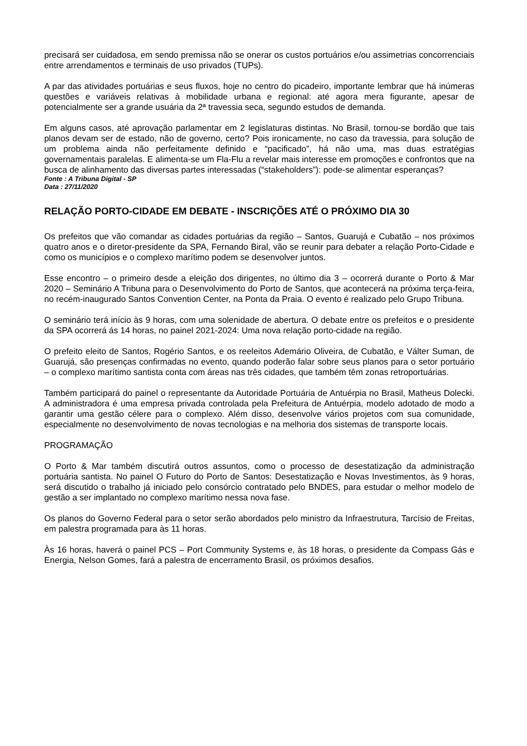precisará ser cuidadosa, em sendo premissa não se onerar os custos portuários e/ou assimetrias concorrenciais entre arrendamentos e terminais de uso privados (TUPs).
A par das atividades portuárias e seus fluxos, hoje no centro do picadeiro, importante lembrar que há inúmeras questões e variáveis relativas à mobilidade urbana e regional: até agora mera figurante, apesar de potencialmente ser a grande usuária da 2ª travessia seca, segundo estudos de demanda.
Em alguns casos, até aprovação parlamentar em 2 legislaturas distintas. No Brasil, tornou-se bordão que tais planos devam ser de estado, não de governo, certo? Pois ironicamente, no caso da travessia, para solução de um problema ainda não perfeitamente definido e “pacificado”, há não uma, mas duas estratégias governamentais paralelas. E alimenta-se um Fla-Flu a revelar mais interesse em promoções e confrontos que na busca de alinhamento das diversas partes interessadas (“stakeholders”): pode-se alimentar esperanças?
Fonte : A Tribuna Digital - SP
Data : 27/11/2020
RELAÇÃO PORTO-CIDADE EM DEBATE - INSCRIÇÕES ATÉ O PRÓXIMO DIA 30
Os prefeitos que vão comandar as cidades portuárias da região – Santos, Guarujá e Cubatão – nos próximos quatro anos e o diretor-presidente da SPA, Fernando Biral, vão se reunir para debater a relação Porto-Cidade e como os municípios e o complexo marítimo podem se desenvolver juntos.
Esse encontro – o primeiro desde a eleição dos dirigentes, no último dia 3 – ocorrerá durante o Porto & Mar 2020 – Seminário A Tribuna para o Desenvolvimento do Porto de Santos, que acontecerá na próxima terça-feira, no recém-inaugurado Santos Convention Center, na Ponta da Praia. O evento é realizado pelo Grupo Tribuna.
O seminário terá início às 9 horas, com uma solenidade de abertura. O debate entre os prefeitos e o presidente da SPA ocorrerá ás 14 horas, no painel 2021-2024: Uma nova relação porto-cidade na região.
O prefeito eleito de Santos, Rogério Santos, e os reeleitos Ademário Oliveira, de Cubatão, e Válter Suman, de Guarujá, são presenças confirmadas no evento, quando poderão falar sobre seus planos para o setor portuário – o complexo marítimo santista conta com áreas nas três cidades, que também têm zonas retroportuárias.
Também participará do painel o representante da Autoridade Portuária de Antuérpia no Brasil, Matheus Dolecki. A administradora é uma empresa privada controlada pela Prefeitura de Antuérpia, modelo adotado de modo a garantir uma gestão célere para o complexo. Além disso, desenvolve vários projetos com sua comunidade, especialmente no desenvolvimento de novas tecnologias e na melhoria dos sistemas de transporte locais.
PROGRAMAÇÃO
O Porto & Mar também discutirá outros assuntos, como o processo de desestatização da administração portuária santista. No painel O Futuro do Porto de Santos: Desestatização e Novas Investimentos, às 9 horas, será discutido o trabalho já iniciado pelo consórcio contratado pelo BNDES, para estudar o melhor modelo de gestão a ser implantado no complexo marítimo nessa nova fase.
Os planos do Governo Federal para o setor serão abordados pelo ministro da Infraestrutura, Tarcísio de Freitas, em palestra programada para às 11 horas.
Às 16 horas, haverá o painel PCS – Port Community Systems e, às 18 horas, o presidente da Compass Gás e Energia, Nelson Gomes, fará a palestra de encerramento Brasil, os próximos desafios.